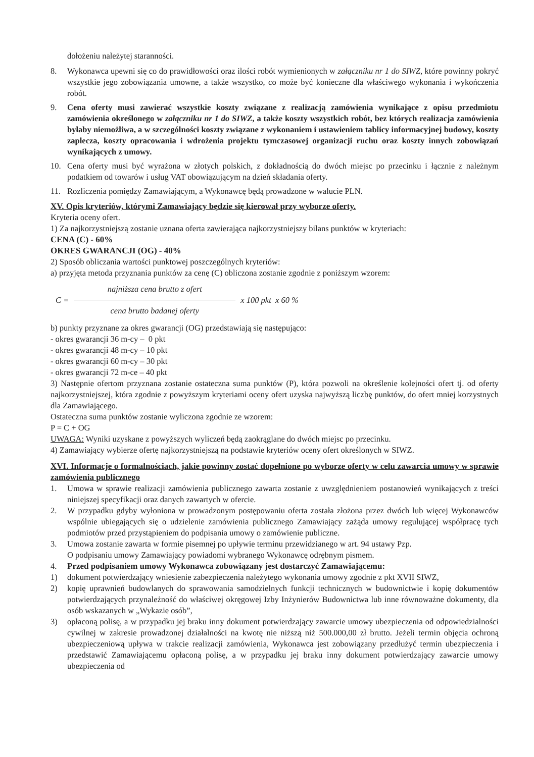dołożeniu należytej staranności.
8. Wykonawca upewni się co do prawidłowości oraz ilości robót wymienionych w załączniku nr 1 do SIWZ, które powinny pokryć wszystkie jego zobowiązania umowne, a także wszystko, co może być konieczne dla właściwego wykonania i wykończenia robót.
9. Cena oferty musi zawierać wszystkie koszty związane z realizacją zamówienia wynikające z opisu przedmiotu zamówienia określonego w załączniku nr 1 do SIWZ, a także koszty wszystkich robót, bez których realizacja zamówienia byłaby niemożliwa, a w szczególności koszty związane z wykonaniem i ustawieniem tablicy informacyjnej budowy, koszty zaplecza, koszty opracowania i wdrożenia projektu tymczasowej organizacji ruchu oraz koszty innych zobowiązań wynikających z umowy.
10. Cena oferty musi być wyrażona w złotych polskich, z dokładnością do dwóch miejsc po przecinku i łącznie z należnym podatkiem od towarów i usług VAT obowiązującym na dzień składania oferty.
11. Rozliczenia pomiędzy Zamawiającym, a Wykonawcę będą prowadzone w walucie PLN.
XV. Opis kryteriów, którymi Zamawiający będzie się kierował przy wyborze oferty.
Kryteria oceny ofert.
1) Za najkorzystniejszą zostanie uznana oferta zawierająca najkorzystniejszy bilans punktów w kryteriach:
CENA (C) - 60%
OKRES GWARANCJI (OG) - 40%
2) Sposób obliczania wartości punktowej poszczególnych kryteriów:
a) przyjęta metoda przyznania punktów za cenę (C) obliczona zostanie zgodnie z poniższym wzorem:
C = najniższa cena brutto z ofert
cena brutto badanej oferty x 100 pkt x 60 %
b) punkty przyznane za okres gwarancji (OG) przedstawiają się następująco:
- okres gwarancji 36 m-cy – 0 pkt
- okres gwarancji 48 m-cy – 10 pkt
- okres gwarancji 60 m-cy – 30 pkt
- okres gwarancji 72 m-ce – 40 pkt
3) Następnie ofertom przyznana zostanie ostateczna suma punktów (P), która pozwoli na określenie kolejności ofert tj. od oferty najkorzystniejszej, która zgodnie z powyższym kryteriami oceny ofert uzyska najwyższą liczbę punktów, do ofert mniej korzystnych dla Zamawiającego.
Ostateczna suma punktów zostanie wyliczona zgodnie ze wzorem:
P = C + OG
UWAGA: Wyniki uzyskane z powyższych wyliczeń będą zaokrąglane do dwóch miejsc po przecinku.
4) Zamawiający wybierze ofertę najkorzystniejszą na podstawie kryteriów oceny ofert określonych w SIWZ.
XVI. Informacje o formalnościach, jakie powinny zostać dopełnione po wyborze oferty w celu zawarcia umowy w sprawie zamówienia publicznego
1. Umowa w sprawie realizacji zamówienia publicznego zawarta zostanie z uwzględnieniem postanowień wynikających z treści niniejszej specyfikacji oraz danych zawartych w ofercie.
2. W przypadku gdyby wyłoniona w prowadzonym postępowaniu oferta została złożona przez dwóch lub więcej Wykonawców wspólnie ubiegających się o udzielenie zamówienia publicznego Zamawiający zażąda umowy regulującej współpracę tych podmiotów przed przystąpieniem do podpisania umowy o zamówienie publiczne.
3. Umowa zostanie zawarta w formie pisemnej po upływie terminu przewidzianego w art. 94 ustawy Pzp.
O podpisaniu umowy Zamawiający powiadomi wybranego Wykonawcę odrębnym pismem.
4. Przed podpisaniem umowy Wykonawca zobowiązany jest dostarczyć Zamawiającemu:
1) dokument potwierdzający wniesienie zabezpieczenia należytego wykonania umowy zgodnie z pkt XVII SIWZ,
2) kopię uprawnień budowlanych do sprawowania samodzielnych funkcji technicznych w budownictwie i kopię dokumentów potwierdzających przynależność do właściwej okręgowej Izby Inżynierów Budownictwa lub inne równoważne dokumenty, dla osób wskazanych w „Wykazie osób”,
3) opłaconą polisę, a w przypadku jej braku inny dokument potwierdzający zawarcie umowy ubezpieczenia od odpowiedzialności cywilnej w zakresie prowadzonej działalności na kwotę nie niższą niż 500.000,00 zł brutto. Jeżeli termin objęcia ochroną ubezpieczeniową upływa w trakcie realizacji zamówienia, Wykonawca jest zobowiązany przedłużyć termin ubezpieczenia i przedstawić Zamawiającemu opłaconą polisę, a w przypadku jej braku inny dokument potwierdzający zawarcie umowy ubezpieczenia od